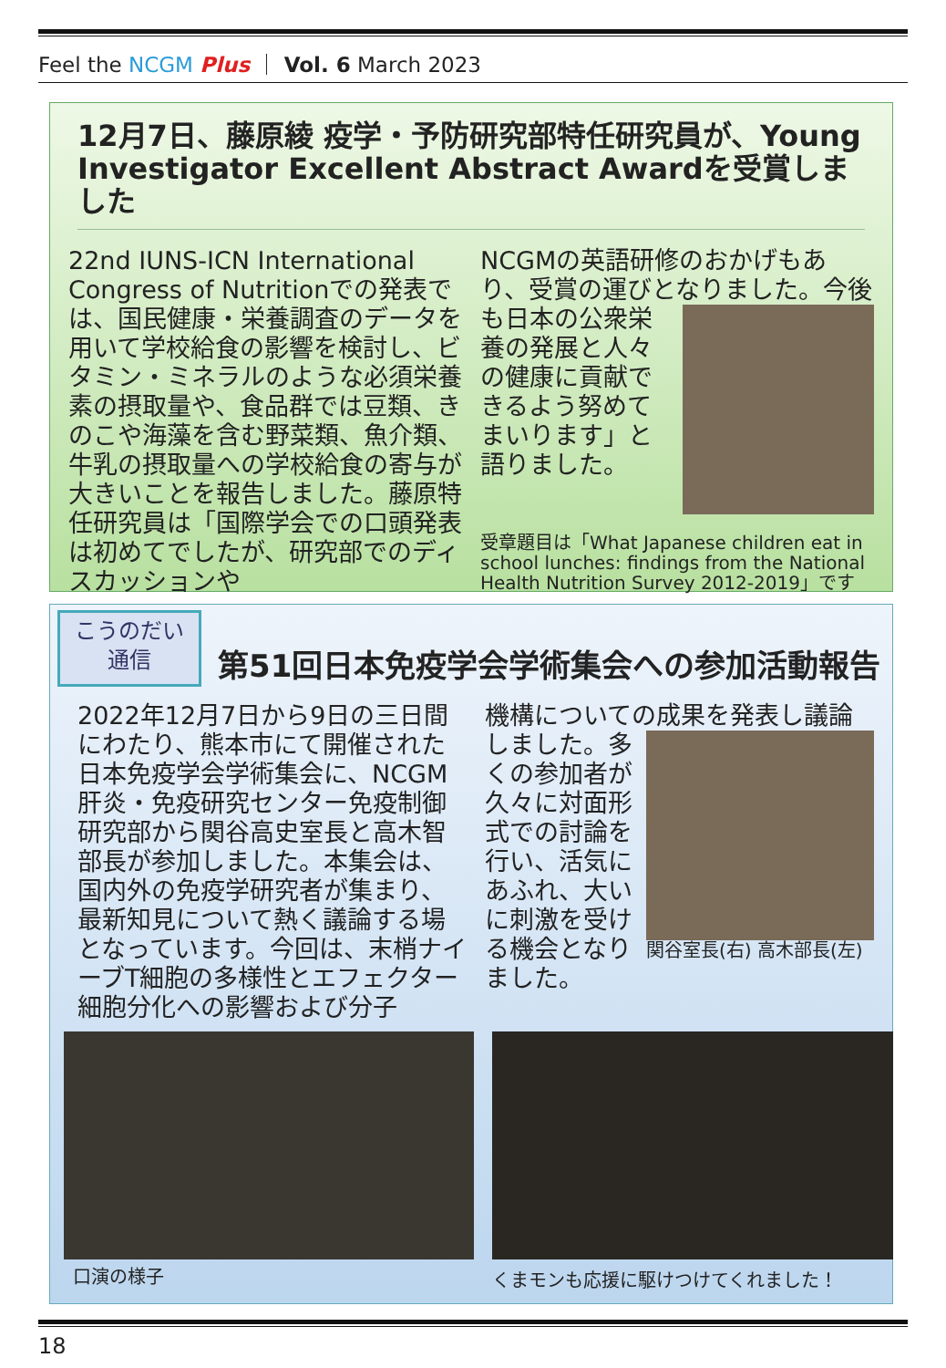Feel the NCGM Plus ｜ Vol. 6 March 2023
12月7日、藤原綾 疫学・予防研究部特任研究員が、Young Investigator Excellent Abstract Awardを受賞しました
22nd IUNS-ICN International Congress of Nutritionでの発表では、国民健康・栄養調査のデータを用いて学校給食の影響を検討し、ビタミン・ミネラルのような必須栄養素の摂取量や、食品群では豆類、きのこや海藻を含む野菜類、魚介類、牛乳の摂取量への学校給食の寄与が大きいことを報告しました。藤原特任研究員は「国際学会での口頭発表は初めてでしたが、研究部でのディスカッションや
NCGMの英語研修のおかげもあり、受賞の運びとなりました。今後も
日本の公衆栄養の発展と人々の健康に貢献できるよう努めてまいります」と語りました。
受章題目は「What Japanese children eat in school lunches: findings from the National Health Nutrition Survey 2012-2019」です
こうのだい
通信
第51回日本免疫学会学術集会への参加活動報告
2022年12月7日から9日の三日間にわたり、熊本市にて開催された日本免疫学会学術集会に、NCGM肝炎・免疫研究センター免疫制御研究部から関谷高史室長と高木智部長が参加しました。本集会は、国内外の免疫学研究者が集まり、最新知見について熱く議論する場となっています。今回は、末梢ナイーブT細胞の多様性とエフェクター細胞分化への影響および分子
機構についての成果を発表し議論しました。
関谷室長(右) 高木部長(左)
多くの参加者が久々に対面形式での討論を行い、活気にあふれ、大いに刺激を受ける機会となりました。
口演の様子
くまモンも応援に駆けつけてくれました！
18